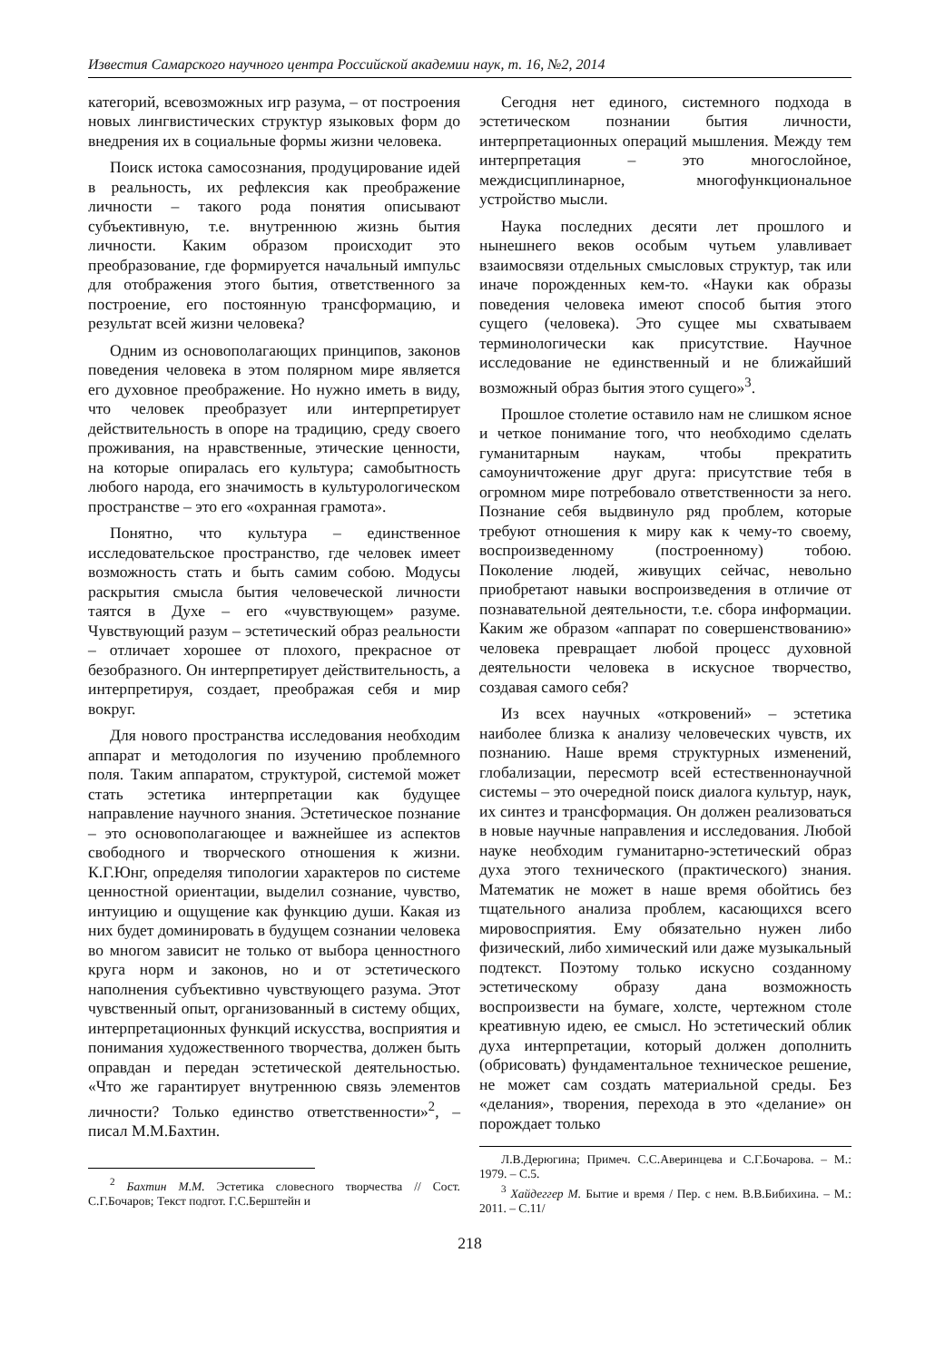Известия Самарского научного центра Российской академии наук, т. 16, №2, 2014
категорий, всевозможных игр разума, – от построения новых лингвистических структур языковых форм до внедрения их в социальные формы жизни человека.
Поиск истока самосознания, продуцирование идей в реальность, их рефлексия как преображение личности – такого рода понятия описывают субъективную, т.е. внутреннюю жизнь бытия личности. Каким образом происходит это преобразование, где формируется начальный импульс для отображения этого бытия, ответственного за построение, его постоянную трансформацию, и результат всей жизни человека?
Одним из основополагающих принципов, законов поведения человека в этом полярном мире является его духовное преображение. Но нужно иметь в виду, что человек преобразует или интерпретирует действительность в опоре на традицию, среду своего проживания, на нравственные, этические ценности, на которые опиралась его культура; самобытность любого народа, его значимость в культурологическом пространстве – это его «охранная грамота».
Понятно, что культура – единственное исследовательское пространство, где человек имеет возможность стать и быть самим собою. Модусы раскрытия смысла бытия человеческой личности таятся в Духе – его «чувствующем» разуме. Чувствующий разум – эстетический образ реальности – отличает хорошее от плохого, прекрасное от безобразного. Он интерпретирует действительность, а интерпретируя, создает, преображая себя и мир вокруг.
Для нового пространства исследования необходим аппарат и методология по изучению проблемного поля. Таким аппаратом, структурой, системой может стать эстетика интерпретации как будущее направление научного знания. Эстетическое познание – это основополагающее и важнейшее из аспектов свободного и творческого отношения к жизни. К.Г.Юнг, определяя типологии характеров по системе ценностной ориентации, выделил сознание, чувство, интуицию и ощущение как функцию души. Какая из них будет доминировать в будущем сознании человека во многом зависит не только от выбора ценностного круга норм и законов, но и от эстетического наполнения субъективно чувствующего разума. Этот чувственный опыт, организованный в систему общих, интерпретационных функций искусства, восприятия и понимания художественного творчества, должен быть оправдан и передан эстетической деятельностью. «Что же гарантирует внутреннюю связь элементов личности? Только единство ответственности»<sup>2</sup>, – писал М.М.Бахтин.
<sup>2</sup> Бахтин М.М. Эстетика словесного творчества // Сост. С.Г.Бочаров; Текст подгот. Г.С.Берштейн и
Сегодня нет единого, системного подхода в эстетическом познании бытия личности, интерпретационных операций мышления. Между тем интерпретация – это многослойное, междисциплинарное, многофункциональное устройство мысли.
Наука последних десяти лет прошлого и нынешнего веков особым чутьем улавливает взаимосвязи отдельных смысловых структур, так или иначе порожденных кем-то. «Науки как образы поведения человека имеют способ бытия этого сущего (человека). Это сущее мы схватываем терминологически как присутствие. Научное исследование не единственный и не ближайший возможный образ бытия этого сущего»<sup>3</sup>.
Прошлое столетие оставило нам не слишком ясное и четкое понимание того, что необходимо сделать гуманитарным наукам, чтобы прекратить самоуничтожение друг друга: присутствие тебя в огромном мире потребовало ответственности за него. Познание себя выдвинуло ряд проблем, которые требуют отношения к миру как к чему-то своему, воспроизведенному (построенному) тобою. Поколение людей, живущих сейчас, невольно приобретают навыки воспроизведения в отличие от познавательной деятельности, т.е. сбора информации. Каким же образом «аппарат по совершенствованию» человека превращает любой процесс духовной деятельности человека в искусное творчество, создавая самого себя?
Из всех научных «откровений» – эстетика наиболее близка к анализу человеческих чувств, их познанию. Наше время структурных изменений, глобализации, пересмотр всей естественнонаучной системы – это очередной поиск диалога культур, наук, их синтез и трансформация. Он должен реализоваться в новые научные направления и исследования. Любой науке необходим гуманитарно-эстетический образ духа этого технического (практического) знания. Математик не может в наше время обойтись без тщательного анализа проблем, касающихся всего мировосприятия. Ему обязательно нужен либо физический, либо химический или даже музыкальный подтекст. Поэтому только искусно созданному эстетическому образу дана возможность воспроизвести на бумаге, холсте, чертежном столе креативную идею, ее смысл. Но эстетический облик духа интерпретации, который должен дополнить (обрисовать) фундаментальное техническое решение, не может сам создать материальной среды. Без «делания», творения, перехода в это «делание» он порождает только
Л.В.Дерюгина; Примеч. С.С.Аверинцева и С.Г.Бочарова. – М.: 1979. – С.5.
<sup>3</sup> Хайдеггер М. Бытие и время / Пер. с нем. В.В.Бибихина. – М.: 2011. – С.11/
218